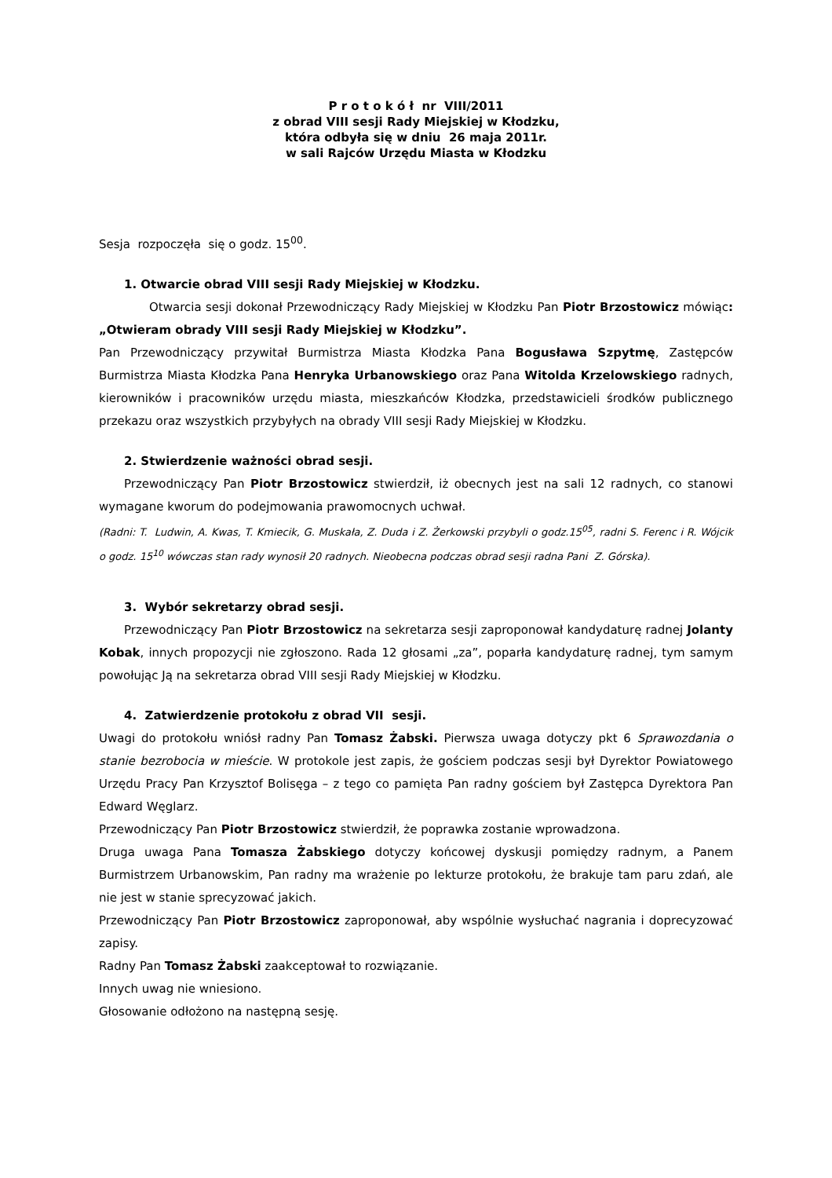P r o t o k ó ł nr VIII/2011
z obrad VIII sesji Rady Miejskiej w Kłodzku,
która odbyła się w dniu 26 maja 2011r.
w sali Rajców Urzędu Miasta w Kłodzku
Sesja rozpoczęła się o godz. 15<sup>00</sup>.
1. Otwarcie obrad VIII sesji Rady Miejskiej w Kłodzku.
Otwarcia sesji dokonał Przewodniczący Rady Miejskiej w Kłodzku Pan Piotr Brzostowicz mówiąc: „Otwieram obrady VIII sesji Rady Miejskiej w Kłodzku”.
Pan Przewodniczący przywitał Burmistrza Miasta Kłodzka Pana Bogusława Szpytmę, Zastępców Burmistrza Miasta Kłodzka Pana Henryka Urbanowskiego oraz Pana Witolda Krzelowskiego radnych, kierowników i pracowników urzędu miasta, mieszkańców Kłodzka, przedstawicieli środków publicznego przekazu oraz wszystkich przybyłych na obrady VIII sesji Rady Miejskiej w Kłodzku.
2. Stwierdzenie ważności obrad sesji.
Przewodniczący Pan Piotr Brzostowicz stwierdził, iż obecnych jest na sali 12 radnych, co stanowi wymagane kworum do podejmowania prawomocnych uchwał.
(Radni: T. Ludwin, A. Kwas, T. Kmiecik, G. Muskała, Z. Duda i Z. Żerkowski przybyli o godz.15<sup>05</sup>, radni S. Ferenc i R. Wójcik o godz. 15<sup>10</sup> wówczas stan rady wynosił 20 radnych. Nieobecna podczas obrad sesji radna Pani Z. Górska).
3. Wybór sekretarzy obrad sesji.
Przewodniczący Pan Piotr Brzostowicz na sekretarza sesji zaproponował kandydaturę radnej Jolanty Kobak, innych propozycji nie zgłoszono. Rada 12 głosami „za”, poparła kandydaturę radnej, tym samym powołując Ją na sekretarza obrad VIII sesji Rady Miejskiej w Kłodzku.
4. Zatwierdzenie protokołu z obrad VII sesji.
Uwagi do protokołu wniósł radny Pan Tomasz Żabski. Pierwsza uwaga dotyczy pkt 6 Sprawozdania o stanie bezrobocia w mieście. W protokole jest zapis, że gościem podczas sesji był Dyrektor Powiatowego Urzędu Pracy Pan Krzysztof Bolisęga – z tego co pamięta Pan radny gościem był Zastępca Dyrektora Pan Edward Węglarz.
Przewodniczący Pan Piotr Brzostowicz stwierdził, że poprawka zostanie wprowadzona.
Druga uwaga Pana Tomasza Żabskiego dotyczy końcowej dyskusji pomiędzy radnym, a Panem Burmistrzem Urbanowskim, Pan radny ma wrażenie po lekturze protokołu, że brakuje tam paru zdań, ale nie jest w stanie sprecyzować jakich.
Przewodniczący Pan Piotr Brzostowicz zaproponował, aby wspólnie wysłuchać nagrania i doprecyzować zapisy.
Radny Pan Tomasz Żabski zaakceptował to rozwiązanie.
Innych uwag nie wniesiono.
Głosowanie odłożono na następną sesję.